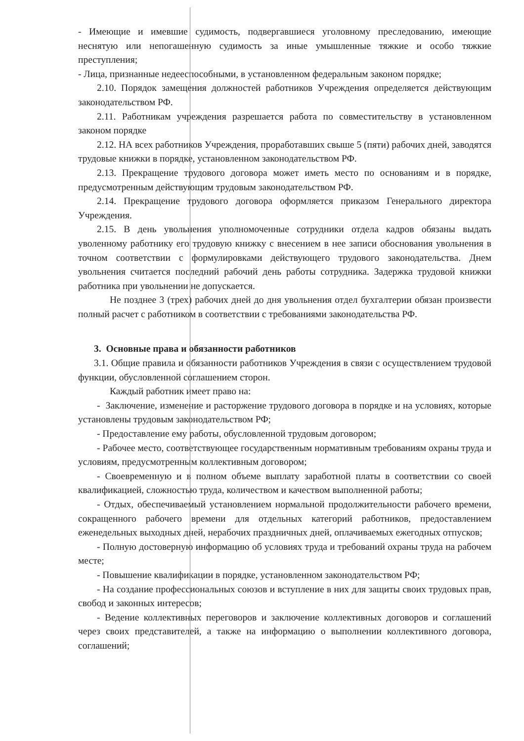- Имеющие и имевшие судимость, подвергавшиеся уголовному преследованию, имеющие неснятую или непогашенную судимость за иные умышленные тяжкие и особо тяжкие преступления;
- Лица, признанные недееспособными, в установленном федеральным законом порядке;
2.10. Порядок замещения должностей работников Учреждения определяется действующим законодательством РФ.
2.11. Работникам учреждения разрешается работа по совместительству в установленном законом порядке
2.12. НА всех работников Учреждения, проработавших свыше 5 (пяти) рабочих дней, заводятся трудовые книжки в порядке, установленном законодательством РФ.
2.13. Прекращение трудового договора может иметь место по основаниям и в порядке, предусмотренным действующим трудовым законодательством РФ.
2.14. Прекращение трудового договора оформляется приказом Генерального директора Учреждения.
2.15. В день увольнения уполномоченные сотрудники отдела кадров обязаны выдать уволенному работнику его трудовую книжку с внесением в нее записи обоснования увольнения в точном соответствии с формулировками действующего трудового законодательства. Днем увольнения считается последний рабочий день работы сотрудника. Задержка трудовой книжки работника при увольнении не допускается.
Не позднее 3 (трех) рабочих дней до дня увольнения отдел бухгалтерии обязан произвести полный расчет с работником в соответствии с требованиями законодательства РФ.
3. Основные права и обязанности работников
3.1. Общие правила и обязанности работников Учреждения в связи с осуществлением трудовой функции, обусловленной соглашением сторон.
Каждый работник имеет право на:
- Заключение, изменение и расторжение трудового договора в порядке и на условиях, которые установлены трудовым законодательством РФ;
- Предоставление ему работы, обусловленной трудовым договором;
- Рабочее место, соответствующее государственным нормативным требованиям охраны труда и условиям, предусмотренным коллективным договором;
- Своевременную и в полном объеме выплату заработной платы в соответствии со своей квалификацией, сложностью труда, количеством и качеством выполненной работы;
- Отдых, обеспечиваемый установлением нормальной продолжительности рабочего времени, сокращенного рабочего времени для отдельных категорий работников, предоставлением еженедельных выходных дней, нерабочих праздничных дней, оплачиваемых ежегодных отпусков;
- Полную достоверную информацию об условиях труда и требований охраны труда на рабочем месте;
- Повышение квалификации в порядке, установленном законодательством РФ;
- На создание профессиональных союзов и вступление в них для защиты своих трудовых прав, свобод и законных интересов;
- Ведение коллективных переговоров и заключение коллективных договоров и соглашений через своих представителей, а также на информацию о выполнении коллективного договора, соглашений;